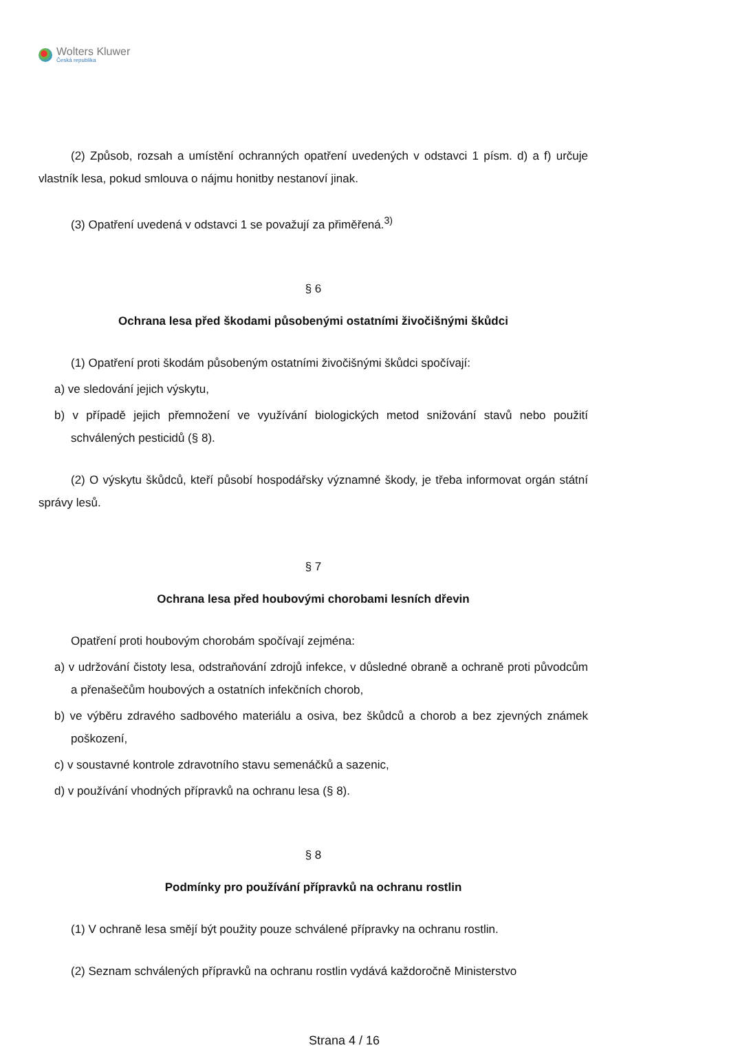Wolters Kluwer
Česká republika
(2) Způsob, rozsah a umístění ochranných opatření uvedených v odstavci 1 písm. d) a f) určuje vlastník lesa, pokud smlouva o nájmu honitby nestanoví jinak.
(3) Opatření uvedená v odstavci 1 se považují za přiměřená.<sup>3)</sup>
§ 6
Ochrana lesa před škodami působenými ostatními živočišnými škůdci
(1) Opatření proti škodám působeným ostatními živočišnými škůdci spočívají:
a) ve sledování jejich výskytu,
b) v případě jejich přemnožení ve využívání biologických metod snižování stavů nebo použití schválených pesticidů (§ 8).
(2) O výskytu škůdců, kteří působí hospodářsky významné škody, je třeba informovat orgán státní správy lesů.
§ 7
Ochrana lesa před houbovými chorobami lesních dřevin
Opatření proti houbovým chorobám spočívají zejména:
a) v udržování čistoty lesa, odstraňování zdrojů infekce, v důsledné obraně a ochraně proti původcům a přenašečům houbových a ostatních infekčních chorob,
b) ve výběru zdravého sadbového materiálu a osiva, bez škůdců a chorob a bez zjevných známek poškození,
c) v soustavné kontrole zdravotního stavu semenáčků a sazenic,
d) v používání vhodných přípravků na ochranu lesa (§ 8).
§ 8
Podmínky pro používání přípravků na ochranu rostlin
(1) V ochraně lesa smějí být použity pouze schválené přípravky na ochranu rostlin.
(2) Seznam schválených přípravků na ochranu rostlin vydává každoročně Ministerstvo
Strana 4 / 16